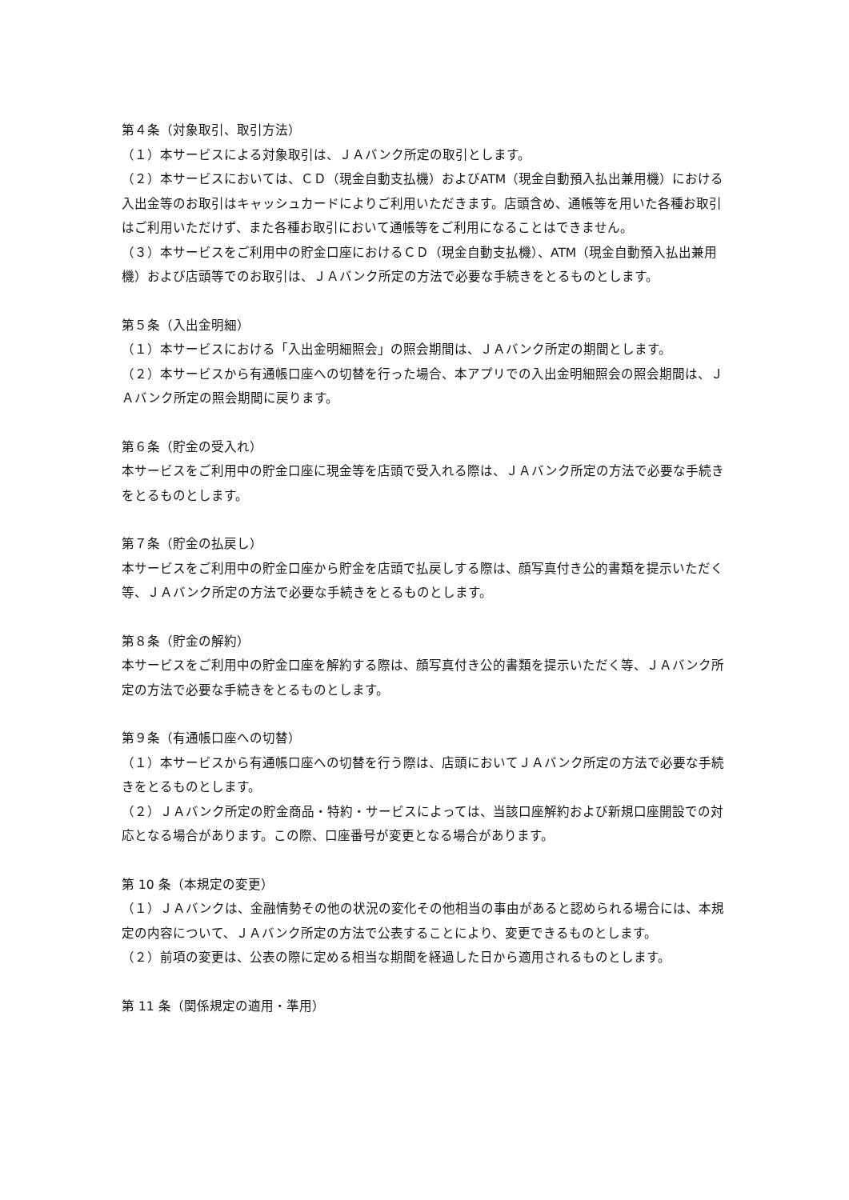第４条（対象取引、取引方法）
（１）本サービスによる対象取引は、ＪＡバンク所定の取引とします。
（２）本サービスにおいては、ＣＤ（現金自動支払機）およびATM（現金自動預入払出兼用機）における入出金等のお取引はキャッシュカードによりご利用いただきます。店頭含め、通帳等を用いた各種お取引はご利用いただけず、また各種お取引において通帳等をご利用になることはできません。
（３）本サービスをご利用中の貯金口座におけるＣＤ（現金自動支払機）、ATM（現金自動預入払出兼用機）および店頭等でのお取引は、ＪＡバンク所定の方法で必要な手続きをとるものとします。
第５条（入出金明細）
（１）本サービスにおける「入出金明細照会」の照会期間は、ＪＡバンク所定の期間とします。
（２）本サービスから有通帳口座への切替を行った場合、本アプリでの入出金明細照会の照会期間は、ＪＡバンク所定の照会期間に戻ります。
第６条（貯金の受入れ）
本サービスをご利用中の貯金口座に現金等を店頭で受入れる際は、ＪＡバンク所定の方法で必要な手続きをとるものとします。
第７条（貯金の払戻し）
本サービスをご利用中の貯金口座から貯金を店頭で払戻しする際は、顔写真付き公的書類を提示いただく等、ＪＡバンク所定の方法で必要な手続きをとるものとします。
第８条（貯金の解約）
本サービスをご利用中の貯金口座を解約する際は、顔写真付き公的書類を提示いただく等、ＪＡバンク所定の方法で必要な手続きをとるものとします。
第９条（有通帳口座への切替）
（１）本サービスから有通帳口座への切替を行う際は、店頭においてＪＡバンク所定の方法で必要な手続きをとるものとします。
（２）ＪＡバンク所定の貯金商品・特約・サービスによっては、当該口座解約および新規口座開設での対応となる場合があります。この際、口座番号が変更となる場合があります。
第 10 条（本規定の変更）
（１）ＪＡバンクは、金融情勢その他の状況の変化その他相当の事由があると認められる場合には、本規定の内容について、ＪＡバンク所定の方法で公表することにより、変更できるものとします。
（２）前項の変更は、公表の際に定める相当な期間を経過した日から適用されるものとします。
第 11 条（関係規定の適用・準用）